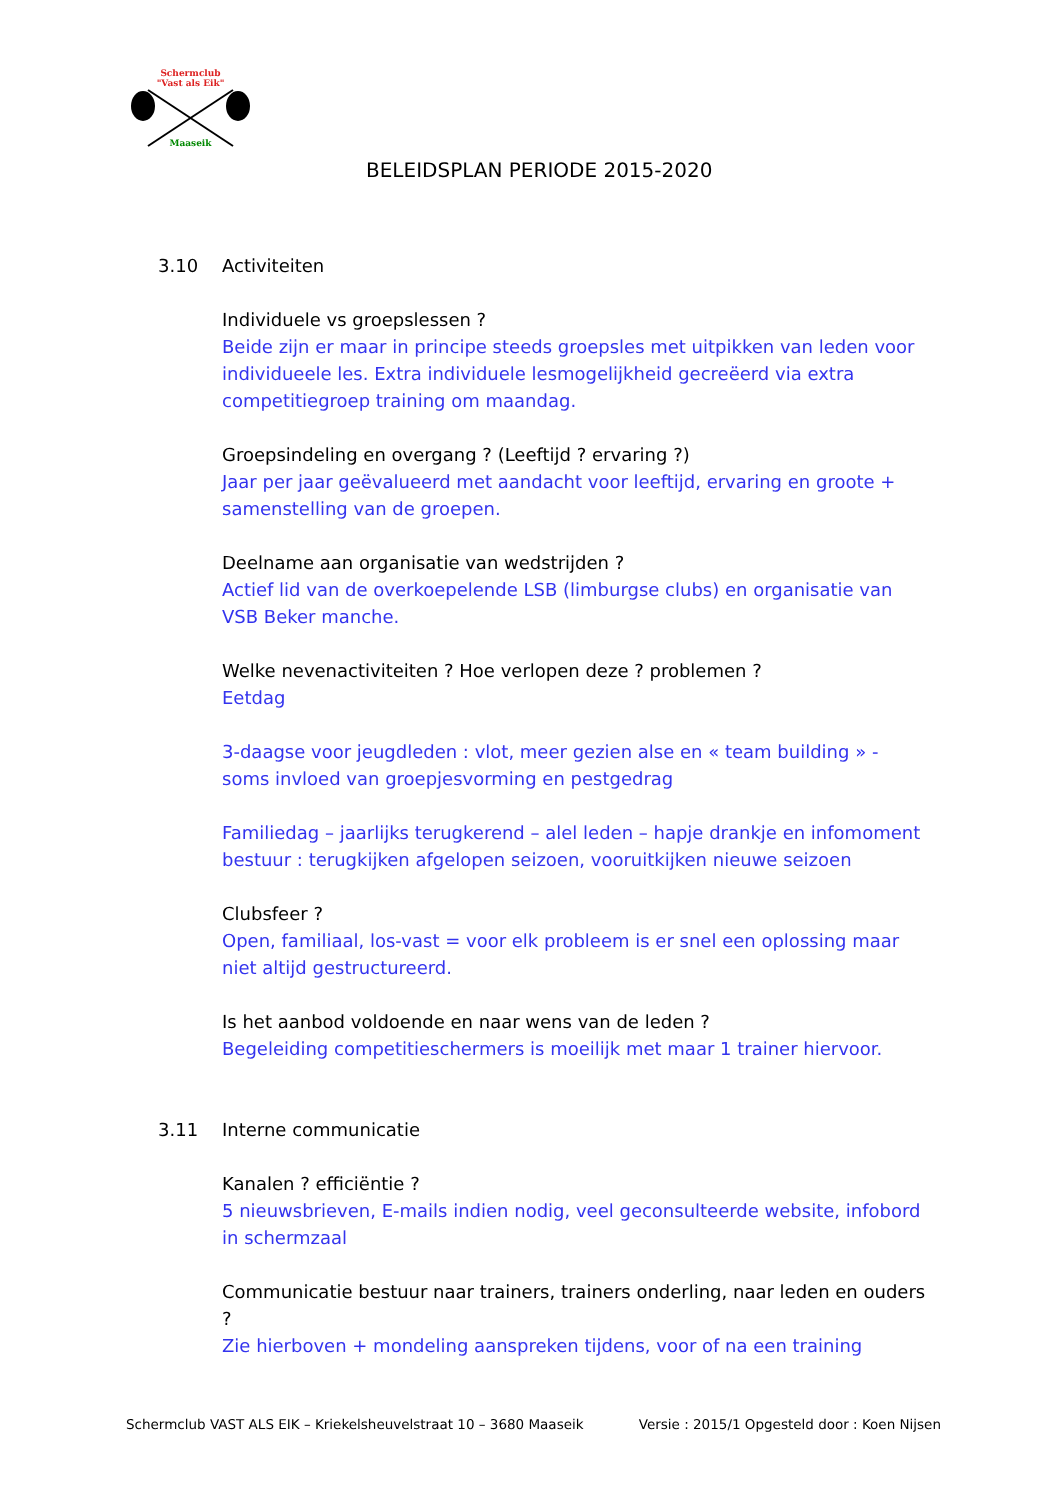Schermclub
"Vast als Eik"
Maaseik
BELEIDSPLAN PERIODE 2015-2020
3.10 Activiteiten
Individuele vs groepslessen ?
Beide zijn er maar in principe steeds groepsles met uitpikken van leden voor individueele les. Extra individuele lesmogelijkheid gecreëerd via extra competitiegroep training om maandag.
Groepsindeling en overgang ? (Leeftijd ? ervaring ?)
Jaar per jaar geëvalueerd met aandacht voor leeftijd, ervaring en groote + samenstelling van de groepen.
Deelname aan organisatie van wedstrijden ?
Actief lid van de overkoepelende LSB (limburgse clubs) en organisatie van VSB Beker manche.
Welke nevenactiviteiten ? Hoe verlopen deze ? problemen ?
Eetdag
3-daagse voor jeugdleden : vlot, meer gezien alse en « team building » - soms invloed van groepjesvorming en pestgedrag
Familiedag – jaarlijks terugkerend – alel leden – hapje drankje en infomoment bestuur : terugkijken afgelopen seizoen, vooruitkijken nieuwe seizoen
Clubsfeer ?
Open, familiaal, los-vast = voor elk probleem is er snel een oplossing maar niet altijd gestructureerd.
Is het aanbod voldoende en naar wens van de leden ?
Begeleiding competitieschermers is moeilijk met maar 1 trainer hiervoor.
3.11 Interne communicatie
Kanalen ? efficiëntie ?
5 nieuwsbrieven, E-mails indien nodig, veel geconsulteerde website, infobord in schermzaal
Communicatie bestuur naar trainers, trainers onderling, naar leden en ouders ?
Zie hierboven + mondeling aanspreken tijdens, voor of na een training
Schermclub VAST ALS EIK – Kriekelsheuvelstraat 10 – 3680 Maaseik Versie : 2015/1 Opgesteld door : Koen Nijsen